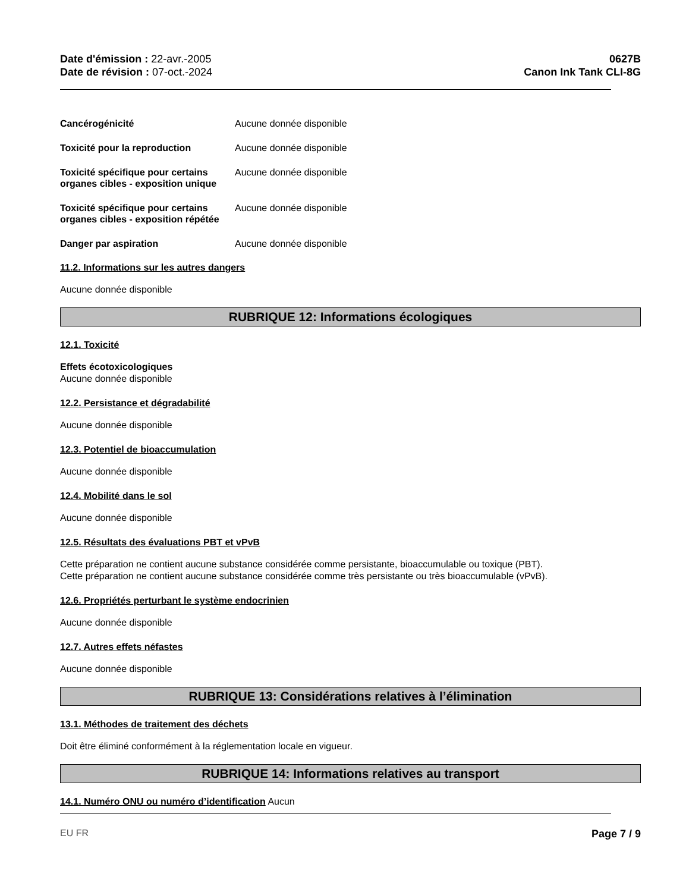Date d'émission : 22-avr.-2005
Date de révision : 07-oct.-2024
0627B
Canon Ink Tank CLI-8G
Cancérogénicité Aucune donnée disponible
Toxicité pour la reproduction Aucune donnée disponible
Toxicité spécifique pour certains organes cibles - exposition unique
Aucune donnée disponible
Toxicité spécifique pour certains organes cibles - exposition répétée
Aucune donnée disponible
Danger par aspiration Aucune donnée disponible
11.2. Informations sur les autres dangers
Aucune donnée disponible
RUBRIQUE 12: Informations écologiques
12.1. Toxicité
Effets écotoxicologiques
Aucune donnée disponible
12.2. Persistance et dégradabilité
Aucune donnée disponible
12.3. Potentiel de bioaccumulation
Aucune donnée disponible
12.4. Mobilité dans le sol
Aucune donnée disponible
12.5. Résultats des évaluations PBT et vPvB
Cette préparation ne contient aucune substance considérée comme persistante, bioaccumulable ou toxique (PBT).
Cette préparation ne contient aucune substance considérée comme très persistante ou très bioaccumulable (vPvB).
12.6. Propriétés perturbant le système endocrinien
Aucune donnée disponible
12.7. Autres effets néfastes
Aucune donnée disponible
RUBRIQUE 13: Considérations relatives à l’élimination
13.1. Méthodes de traitement des déchets
Doit être éliminé conformément à la réglementation locale en vigueur.
RUBRIQUE 14: Informations relatives au transport
14.1. Numéro ONU ou numéro d’identification Aucun
EU FR Page 7 / 9